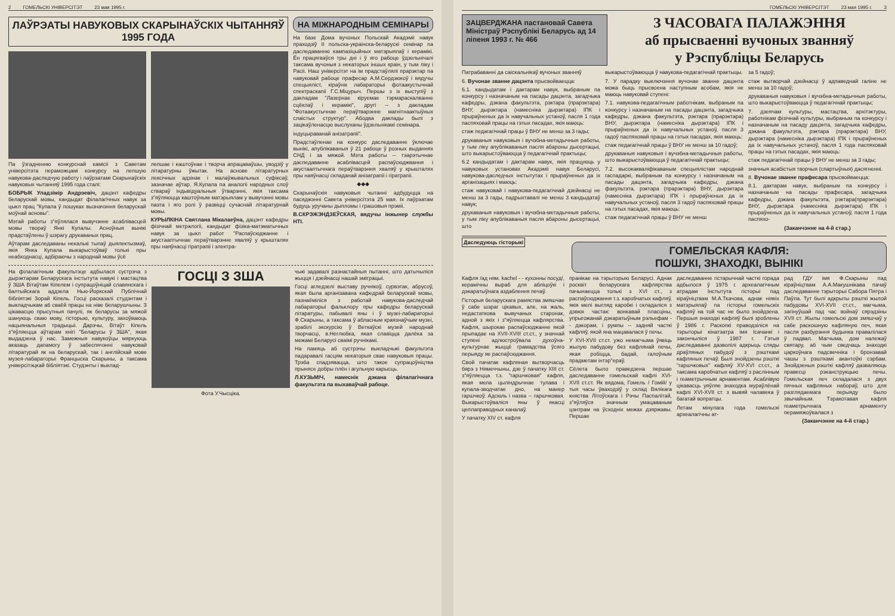2 ГОМЕЛЬСКІ УНІВЕРСІТЭТ 23 мая 1995 г.
ЛАЎРЭАТЫ НАВУКОВЫХ СКАРЫНАЎСКІХ ЧЫТАННЯЎ 1995 ГОДА
Па ўзгадненню конкурснай камісіі з Саветам універсітэта пераможцамі конкурсу на лепшую навукова-даследчую работу і лаўрэатамі Скарынаўскіх навуковых чытанняў 1995 года сталі:
БОБРЫК Уладзімір Андрэевіч, дацэнт кафедры беларускай мовы, кандыдат філалагічных навук за цыкл прац "Купала ў пошуках вызначэння беларускай моўнай асновы".
Мэтай работы з"яўлялася вывучэнне асаблівасцей мовы твораў Янкі Купалы. Асноўныя вынікі прадстаўлены ў шэрагу друкаваных прац.
Аўтарам даследаваны некалькі тыпаў дыялектызмаў, якія Янка Купала выкарыстоўваў толькі пры неабходнасці, адбіраючы з народнай мовы ўсё
лепшае і каштоўнае і творча апрацаваўшы, уводзіў у літаратурны ўжытак. На аснове літаратурных лексічных адзінак і малаўжывальных суфіксаў, зазначае аўтар, Я.Купала па аналогіі народных слоў ствараў індывідуальныя ўтварэнні, якія таксама з"яўляюцца каштоўным матэрыялам у вывучэнні мовы паэта і яго ролі ў развіцці сучаснай літаратурнай мовы.
КУРЫЛКІНА Святлана Мікалаеўна, дацэнт кафедры фізічнай метралогіі, кандыдат фізіка-матэматычных навук за цыкл работ "Распаўсюджанне і акустааптычнае пераўтварэнне хваляў у крышталях пры наяўнасці гіратрапіі і электра-
НА МІЖНАРОДНЫМ СЕМІНАРЫ
На базе Дома вучоных Польскай Акадэміі навук праходзіў II польска-украінска-беларускі семінар па даследаванню кампазіцыйных матэрыялаў і керамікі. Ён працягваўся тры дні і ў яго рабоце ўдзельнічалі таксама вучоныя з некаторых іншых краін, у тым ліку і Расіі. Наш універсітэт на ім прадстаўлялі прарэктар па навуковай рабоце прафесар А.М.Сердзюкоў і вядучы спецыяліст, кіраўнік лабараторыі фотаакустычнай спектраскапіі Г.С.Міцурыч. Першы з іх выступіў з дакладам "Лазернае кіруемае тэрмараскалванне сцёклаў і керамікі", другі -- з дакладам "Фотаакустычнае пераўтварэнне магнітнаактыўных слаістых структур". Абодва даклады былі з зацікаўленасцю выслуханы ўдзельнікамі семінара.
індуцыраванай анізатрапіі".
Прадстаўленае на конкурс даследаванне ўключае вынікі, апублікаваныя ў 21 рабоце ў розных выданнях СНД і за мяжой. Мэта работы -- тэарэтычнае даследаванне асаблівасцей распаўсюджвання і акустааптычнага пераўтварэння хваляў у крышталях пры наяўнасці складанай анізатрапіі і гіратрапіі.
◆◆◆
Скарынаўскія навуковыя чытанні адбудуцца на пасяджэнні Савета універсітэта 25 мая. Іх лаўрэатам будуць уручаны дыпломы і грашовыя прэміі.
В.СКРЭЖЭНДЗЕЎСКАЯ, вядучы інжынер службы НТІ.
На філалагічным факультэце адбылася сустрэча з дырэктарам Беларускага інстытута навукі і мастацтва ў ЗША Вітаўтам Кіпелем і супрацоўніцай славянскага і балтыйскага аддзела Нью-Йоркскай Публічнай бібліятэкі Зорай Кіпель. Госці расказалі студэнтам і выкладчыкам аб сваёй працы на ніве беларушчыны. З цікавасцю прысутныя пачулі, як беларусы за мяжой шануюць сваю мову, гісторыю, культуру, захоўваюць нацыянальныя традыцыі. Дарэчы, Вітаўт Кіпель з"яўляецца аўтарам кнігі "Беларусы ў ЗША", якая выдадзена ў нас. Замежныя навукоўцы мяркуюць аказаць дапамогу ў забеспячэнні навуковай літаратурай як на беларускай, так і англійскай мове музея-лабараторыі Францыска Скарыны, а таксама універсітэцкай бібліятэкі. Студэнты і выклад-
ГОСЦІ З ЗША
Фота У.Чысціка.
чыкі задавалі разнастайныя пытанні, што датычыліся жыцця і дзейнасці нашай эміграцыі.
Госці агледзелі выставу ручнікоў, сурвэтак, абрусоў, якая была арганізавана кафедрай беларускай мовы, пазнаёміліся з работай навукова-даследчай лабараторыі фальклору пры кафедры беларускай літаратуры, пабывалі яны і ў музеі-лабараторыі Ф.Скарыны, а таксама ў абласным краязнаўчым музеі, зрабілі экскурсію ў Веткаўскі музей народнай творчасці, в.Неглюбка, якая славіцца далёка за межамі Беларусі сваімі ручнікамі.
На памяць аб сустрэчы выкладчыкі факультэта падаравалі гасцям некаторыя свае навуковыя працы. Трэба спадзявацца, што такое супрацоўніцтва прынясе добры плён і агульную карысць.
Л.КУЗЬМІЧ, намеснік дэкана філалагічнага факультэта па выхаваўчай рабоце.
ГОМЕЛЬСКІ УНІВЕРСІТЭТ 23 мая 1995 г. 3
ЗАЦВЕРДЖАНА пастановай Савета Міністраў Рэспублікі Беларусь ад 14 ліпеня 1993 г. № 466
З ЧАСОВАГА ПАЛАЖЭННЯ
аб прысваенні вучоных званняў
у Рэспубліцы Беларусь
Патрабаванні да саіскальнікаў вучоных званняў
6. Вучонае званне дацэнта прысвойваецца:
6.1. кандыдатам і дактарам навук, выбраным па конкурсу і назначаным на пасады дацэнта, загадчыка кафедры, дэкана факультэта, рэктара (прарэктара) ВНУ, дырэктара (намесніка дырэктара) ІПК і прыраўненых да іх навучальных устаноў, пасля 1 года паспяховай працы на гэтых пасадах, якія маюць:
стаж педагагічнай працы ў ВНУ не менш за 3 гады;
друкаваныя навуковыя і вучэбна-метадычныя работы, у тым ліку апублікаваныя пасля абароны дысертацыі, што выкарыстоўваюцца ў педагагічнай практыцы;
6.2 кандыдатам і дактарам навук, якія працуюць у навуковых установах Акадэміі навук Беларусі, навукова-даследчых інстытутах і прыраўненых да іх арганізацыях і маюць:
стаж навуковай і навукова-педагагічнай дзейнасці не менш за 3 гады, падрыхтавалі не менш 3 кандыдатаў навук;
друкаваныя навуковыя і вучэбна-метадычныя работы, у тым ліку апублікаваныя пасля абароны дысертацыі, што
выкарыстоўваюцца ў навукова-педагагічнай практыцы.
7. У парадку выключэння вучонае званне дацэнта можа быць прысвоена наступным асобам, якія не маюць навуковай ступені:
7.1. навукова-педагагічным работнікам, выбраным па конкурсу і назначаным на пасады дацэнта, загадчыка кафедры, дэкана факультэта, рэктара (прарэктара) ВНУ, дырэктара (намесніка дырэктара) ІПК і прыраўненых да іх навучальных устаноў, пасля 3 гадоў паспяховай працы на гэтых пасадах, якія маюць:
стаж педагагічнай працы ў ВНУ не менш за 10 гадоў;
друкаваныя навуковыя і вучэбна-метадычныя работы, што выкарыстоўваюцца ў педагагічнай практыцы;
7.2. высокакваліфікаваным спецыялістам народнай гаспадаркі, выбраным па конкурсу і назначаным на пасады дацэнта, загадчыка кафедры, дэкана факультэта, рэктара (прарэктара) ВНУ, дырэктара (намесніка дырэктара) ІПК і прыраўненых да іх навучальных устаноў, пасля 3 гадоў паспяховай працы на гэтых пасадах, якія маюць:
стаж педагагічнай працы ў ВНУ не менш
за 5 гадоў;
стаж вытворчай дзейнасці ў адпаведнай галіне не менш за 10 гадоў;
друкаваныя навуковыя і вучэбна-метадычныя работы, што выкарыстоўваюцца ў педагагічнай практыцы;
7. дзеячам культуры, мастацтва, архітэктуры, работнікам фізічнай культуры, выбраным па конкурсу і назначаным на пасаду дацэнта, загадчыка кафедры, дэкана факультэта, рэктара (прарэктара) ВНУ, дырэктара (намесніка дырэктара) ІПК і прыраўненых да іх навучальных устаноў, пасля 1 года паспяховай працы на гэтых пасадах, якія маюць:
стаж педагагічнай працы ў ВНУ не менш за 3 гады;
значныя асабістыя творчыя (спартыўныя) дасягненні.
8. Вучонае званне прафесара прысвойваецца:
8.1. дактарам навук, выбраным па конкурсу і назначаным на пасады прафесара, загадчыка кафедры, дэкана факультэта, рэктара(прарэктара) ВНУ, дырэктара (намесніка дырэктара) ІПК і прыраўненых да іх навучальных устаноў, пасля 1 года паспяхо-
(Заканчэнне на 4-й стар.)
Даследуюць гісторыкі
ГОМЕЛЬСКАЯ КАФЛЯ:
ПОШУКІ, ЗНАХОДКІ, ВЫНІКІ
Кафля /ад ням. kachel - - кухонны посуд/, керамічны выраб для абліцоўкі і дэкаратыўнага аздаблення печаў.
Гісторыя беларускага рамяства змяшчае ў сабе шэраг цікавых, але, на жаль, недастаткова вывучаных старонак, адной з якіх і з"яўляецца кафлярства. Кафля, шырокае распаўсюджанне якой прыпадае на XVII-XVIII ст.ст., у значнай ступені адлюстроўвала духоўна-культурнае жыццё грамадства ўсяго перыяду яе распаўсюджання.
Свой пачатак кафляная вытворчасць бярэ з Нямеччыны, дзе ў пачатку XIII ст. з"яўляецца т.з. "гаршчковая" кафля, якая мела цыліндрычнае тулава і купала-зводчатае дно, на манер гаршчкоў. Адсюль і назва -- гаршчковая. Выкарыстоўваліся яны ў якасці цеплаправодных каналаў.
У пачатку XIV ст. кафля
пранікае на тэрыторыю Беларусі. Аднак росквіт беларускага кафлярства пачынаецца толькі з XVI ст., з распаўсюджання т.з. каробчатых кафляў, якія мелі выгляд каробкі і складаліся з дзвюх частак: вонкавай пласціны, упрыгожанай дэкаратыўным рэльефам -- дэкорам, і румпы -- задняй часткі кафляў, якой яна мацавалася ў печы.
У XVI-XVII ст.ст. ужо немагчыма ўявіць жылую пабудову без кафлянай печы, якая робіцца, бадай, галоўным прадметам інтэр"ераў.
Сёлета было праведзена першае даследаванне гомельскай кафлі XVI-XVII ст.ст. Як вядома, Гомель / Гомій/ у тыя часы ўваходзіў у склад Вялікага княства Літоўскага і Рэчы Паспалітай, з"яўляўся значным умацаваным цэнтрам на ўсходніх межах дзяржавы. Першае
даследаванне гістарычнай часткі горада адбылося ў 1975 г. археалагічным атрадам Інстытута гісторыі пад кіраўніцтвам М.А.Ткачова, аднак ніякіх матэрыялаў па гісторыі гомельскіх кафляў на той час не было знойдзена. Першыя знаходкі кафляў былі зроблены ў 1986 г. Раскопкі праводзіліся на тэрыторыі кінатэатра імя Ісачанкі і закончыліся ў 1987 г. Гэтыя даследаванні дазволілі адкрыць сляды драўляных пабудоў з рэшткамі кафляных печаў. Былі знойдзены рэшткі "гаршчковых" кафляў XV-XVI ст.ст., а таксама каробчатых кафляў з раслінным і геаметрычным арнаментам. Асаблівую цікавасць уяўляе знаходка мураўлёнай кафлі XVI-XVII ст. з вывяй чалавека ў багатай вопратцы.
Летам мінулага года гомельскі археалагічны ат-
рад ГДУ імя Ф.Скарыны пад кіраўніцтвам А.А.Макушнікава пачаў даследаванне тэрыторыі Сабора Пятра і Паўла. Тут былі адкрыты рэшткі жылой пабудовы XVI-XVII ст.ст., магчыма, загінуўшай пад час войнаў сярэдзіны XVII ст. Жылы гомельскі дом змяшчаў у сабе раскошную кафляную печ, якая пасля разбурэння будынка правалілася ў падвал. Магчыма, дом належаў святару, аб чым сведчаць знаходкі царкоўнага падсвечніка і бронзавай чашы з рэшткамі акантоўкі сэрбам. Знойдзеныя рэшткі кафляў дазваляюць правесці рэканструкцыю печы. Гомельская печ складалася з двух пячных кафляных набораў, што для разглядаемага перыяду было звычайным. Тэракотавая кафля геаметрычнага арнаменту перамяжоўвалася з
(Заканчэнне на 4-й стар.)